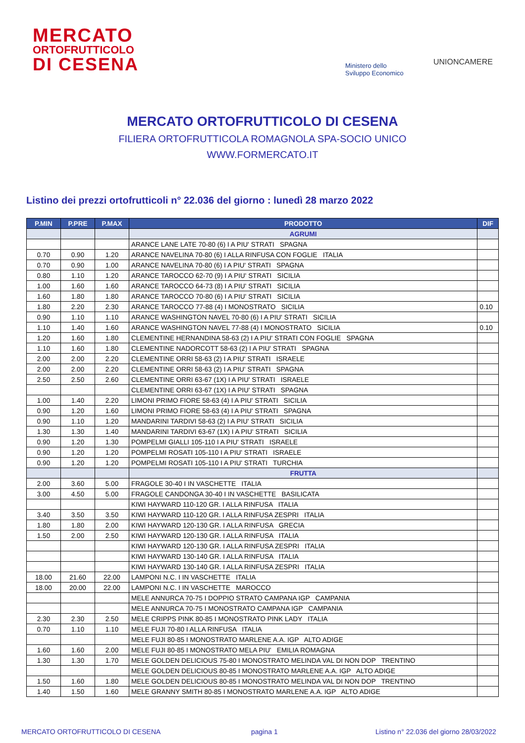MERCATO
ORTOFRUTTICOLO
DI CESENA
Ministero dello
Sviluppo Economico
UNIONCAMERE
MERCATO ORTOFRUTTICOLO DI CESENA
FILIERA ORTOFRUTTICOLA ROMAGNOLA SPA-SOCIO UNICO
WWW.FORMERCATO.IT
Listino dei prezzi ortofrutticoli n° 22.036 del giorno : lunedì 28 marzo 2022
| P.MIN | P.PRE | P.MAX | PRODOTTO | DIF |
| --- | --- | --- | --- | --- |
| | | | AGRUMI | |
| | | | ARANCE LANE LATE 70-80 (6) I A PIU' STRATI SPAGNA | |
| 0.70 | 0.90 | 1.20 | ARANCE NAVELINA 70-80 (6) I ALLA RINFUSA CON FOGLIE ITALIA | |
| 0.70 | 0.90 | 1.00 | ARANCE NAVELINA 70-80 (6) I A PIU' STRATI SPAGNA | |
| 0.80 | 1.10 | 1.20 | ARANCE TAROCCO 62-70 (9) I A PIU' STRATI SICILIA | |
| 1.00 | 1.60 | 1.60 | ARANCE TAROCCO 64-73 (8) I A PIU' STRATI SICILIA | |
| 1.60 | 1.80 | 1.80 | ARANCE TAROCCO 70-80 (6) I A PIU' STRATI SICILIA | |
| 1.80 | 2.20 | 2.30 | ARANCE TAROCCO 77-88 (4) I MONOSTRATO SICILIA | 0.10 |
| 0.90 | 1.10 | 1.10 | ARANCE WASHINGTON NAVEL 70-80 (6) I A PIU' STRATI SICILIA | |
| 1.10 | 1.40 | 1.60 | ARANCE WASHINGTON NAVEL 77-88 (4) I MONOSTRATO SICILIA | 0.10 |
| 1.20 | 1.60 | 1.80 | CLEMENTINE HERNANDINA 58-63 (2) I A PIU' STRATI CON FOGLIE SPAGNA | |
| 1.10 | 1.60 | 1.80 | CLEMENTINE NADORCOTT 58-63 (2) I A PIU' STRATI SPAGNA | |
| 2.00 | 2.00 | 2.20 | CLEMENTINE ORRI 58-63 (2) I A PIU' STRATI ISRAELE | |
| 2.00 | 2.00 | 2.20 | CLEMENTINE ORRI 58-63 (2) I A PIU' STRATI SPAGNA | |
| 2.50 | 2.50 | 2.60 | CLEMENTINE ORRI 63-67 (1X) I A PIU' STRATI ISRAELE | |
| | | | CLEMENTINE ORRI 63-67 (1X) I A PIU' STRATI SPAGNA | |
| 1.00 | 1.40 | 2.20 | LIMONI PRIMO FIORE 58-63 (4) I A PIU' STRATI SICILIA | |
| 0.90 | 1.20 | 1.60 | LIMONI PRIMO FIORE 58-63 (4) I A PIU' STRATI SPAGNA | |
| 0.90 | 1.10 | 1.20 | MANDARINI TARDIVI 58-63 (2) I A PIU' STRATI SICILIA | |
| 1.30 | 1.30 | 1.40 | MANDARINI TARDIVI 63-67 (1X) I A PIU' STRATI SICILIA | |
| 0.90 | 1.20 | 1.30 | POMPELMI GIALLI 105-110 I A PIU' STRATI ISRAELE | |
| 0.90 | 1.20 | 1.20 | POMPELMI ROSATI 105-110 I A PIU' STRATI ISRAELE | |
| 0.90 | 1.20 | 1.20 | POMPELMI ROSATI 105-110 I A PIU' STRATI TURCHIA | |
| | | | FRUTTA | |
| 2.00 | 3.60 | 5.00 | FRAGOLE 30-40 I IN VASCHETTE ITALIA | |
| 3.00 | 4.50 | 5.00 | FRAGOLE CANDONGA 30-40 I IN VASCHETTE BASILICATA | |
| | | | KIWI HAYWARD 110-120 GR. I ALLA RINFUSA ITALIA | |
| 3.40 | 3.50 | 3.50 | KIWI HAYWARD 110-120 GR. I ALLA RINFUSA ZESPRI ITALIA | |
| 1.80 | 1.80 | 2.00 | KIWI HAYWARD 120-130 GR. I ALLA RINFUSA GRECIA | |
| 1.50 | 2.00 | 2.50 | KIWI HAYWARD 120-130 GR. I ALLA RINFUSA ITALIA | |
| | | | KIWI HAYWARD 120-130 GR. I ALLA RINFUSA ZESPRI ITALIA | |
| | | | KIWI HAYWARD 130-140 GR. I ALLA RINFUSA ITALIA | |
| | | | KIWI HAYWARD 130-140 GR. I ALLA RINFUSA ZESPRI ITALIA | |
| 18.00 | 21.60 | 22.00 | LAMPONI N.C. I IN VASCHETTE ITALIA | |
| 18.00 | 20.00 | 22.00 | LAMPONI N.C. I IN VASCHETTE MAROCCO | |
| | | | MELE ANNURCA 70-75 I DOPPIO STRATO CAMPANA IGP CAMPANIA | |
| | | | MELE ANNURCA 70-75 I MONOSTRATO CAMPANA IGP CAMPANIA | |
| 2.30 | 2.30 | 2.50 | MELE CRIPPS PINK 80-85 I MONOSTRATO PINK LADY ITALIA | |
| 0.70 | 1.10 | 1.10 | MELE FUJI 70-80 I ALLA RINFUSA ITALIA | |
| | | | MELE FUJI 80-85 I MONOSTRATO MARLENE A.A. IGP ALTO ADIGE | |
| 1.60 | 1.60 | 2.00 | MELE FUJI 80-85 I MONOSTRATO MELA PIU' EMILIA ROMAGNA | |
| 1.30 | 1.30 | 1.70 | MELE GOLDEN DELICIOUS 75-80 I MONOSTRATO MELINDA VAL DI NON DOP TRENTINO | |
| | | | MELE GOLDEN DELICIOUS 80-85 I MONOSTRATO MARLENE A.A. IGP ALTO ADIGE | |
| 1.50 | 1.60 | 1.80 | MELE GOLDEN DELICIOUS 80-85 I MONOSTRATO MELINDA VAL DI NON DOP TRENTINO | |
| 1.40 | 1.50 | 1.60 | MELE GRANNY SMITH 80-85 I MONOSTRATO MARLENE A.A. IGP ALTO ADIGE | |
MERCATO ORTOFRUTTICOLO DI CESENA
pagina 1
Listino n° 22.036 del giorno 28/03/2022